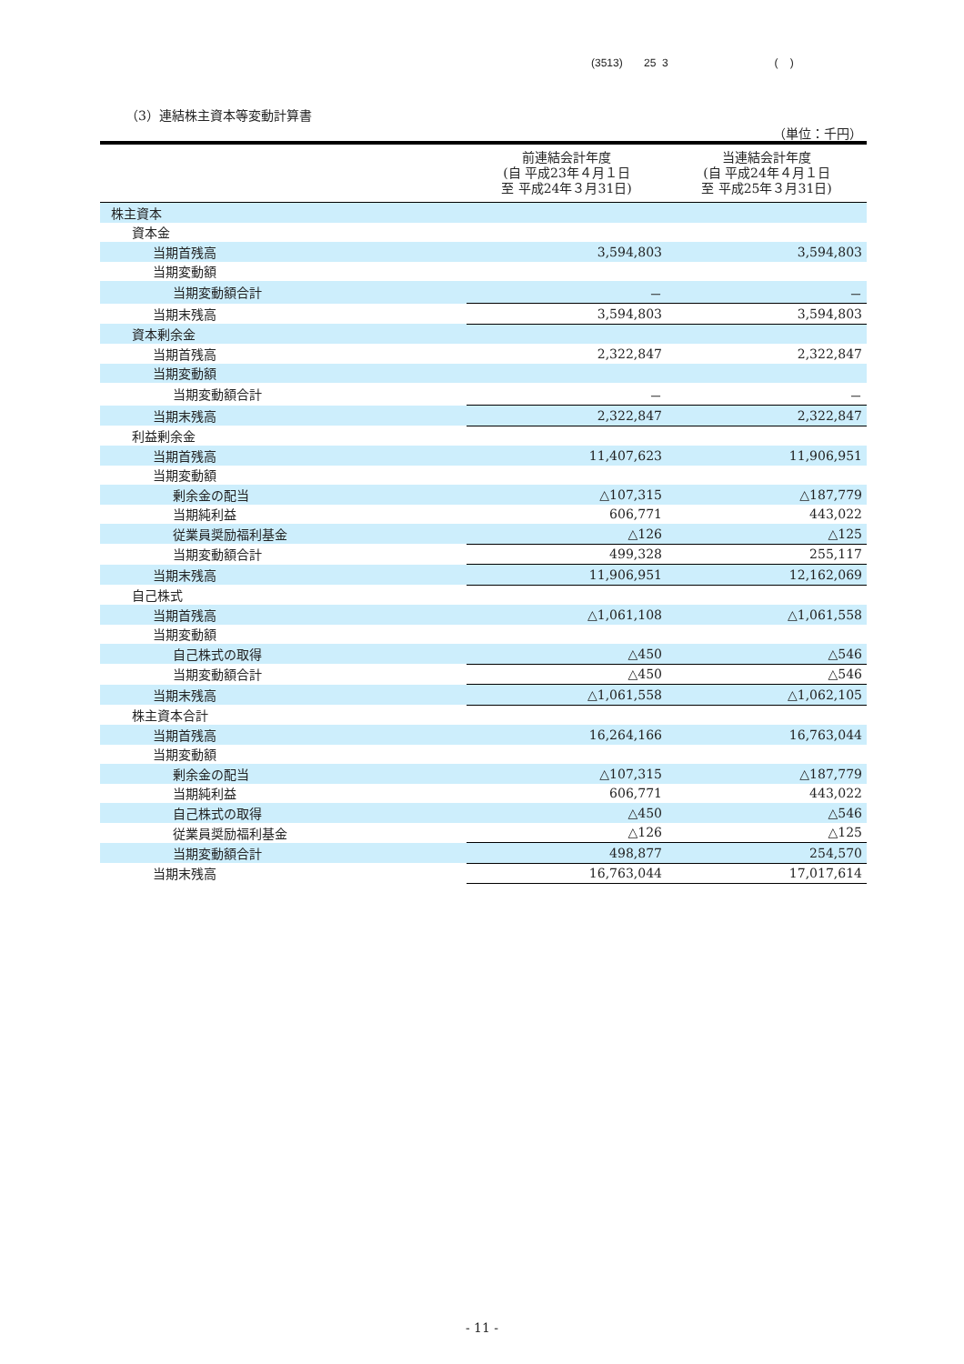(3513) 25 3 ( )
（3）連結株主資本等変動計算書
（単位：千円）
| | 前連結会計年度 (自 平成23年４月１日 至 平成24年３月31日) | 当連結会計年度 (自 平成24年４月１日 至 平成25年３月31日) |
| --- | --- | --- |
| 株主資本 | | |
| 資本金 | | |
| 当期首残高 | 3,594,803 | 3,594,803 |
| 当期変動額 | | |
| 当期変動額合計 | － | － |
| 当期末残高 | 3,594,803 | 3,594,803 |
| 資本剰余金 | | |
| 当期首残高 | 2,322,847 | 2,322,847 |
| 当期変動額 | | |
| 当期変動額合計 | － | － |
| 当期末残高 | 2,322,847 | 2,322,847 |
| 利益剰余金 | | |
| 当期首残高 | 11,407,623 | 11,906,951 |
| 当期変動額 | | |
| 剰余金の配当 | △107,315 | △187,779 |
| 当期純利益 | 606,771 | 443,022 |
| 従業員奨励福利基金 | △126 | △125 |
| 当期変動額合計 | 499,328 | 255,117 |
| 当期末残高 | 11,906,951 | 12,162,069 |
| 自己株式 | | |
| 当期首残高 | △1,061,108 | △1,061,558 |
| 当期変動額 | | |
| 自己株式の取得 | △450 | △546 |
| 当期変動額合計 | △450 | △546 |
| 当期末残高 | △1,061,558 | △1,062,105 |
| 株主資本合計 | | |
| 当期首残高 | 16,264,166 | 16,763,044 |
| 当期変動額 | | |
| 剰余金の配当 | △107,315 | △187,779 |
| 当期純利益 | 606,771 | 443,022 |
| 自己株式の取得 | △450 | △546 |
| 従業員奨励福利基金 | △126 | △125 |
| 当期変動額合計 | 498,877 | 254,570 |
| 当期末残高 | 16,763,044 | 17,017,614 |
- 11 -